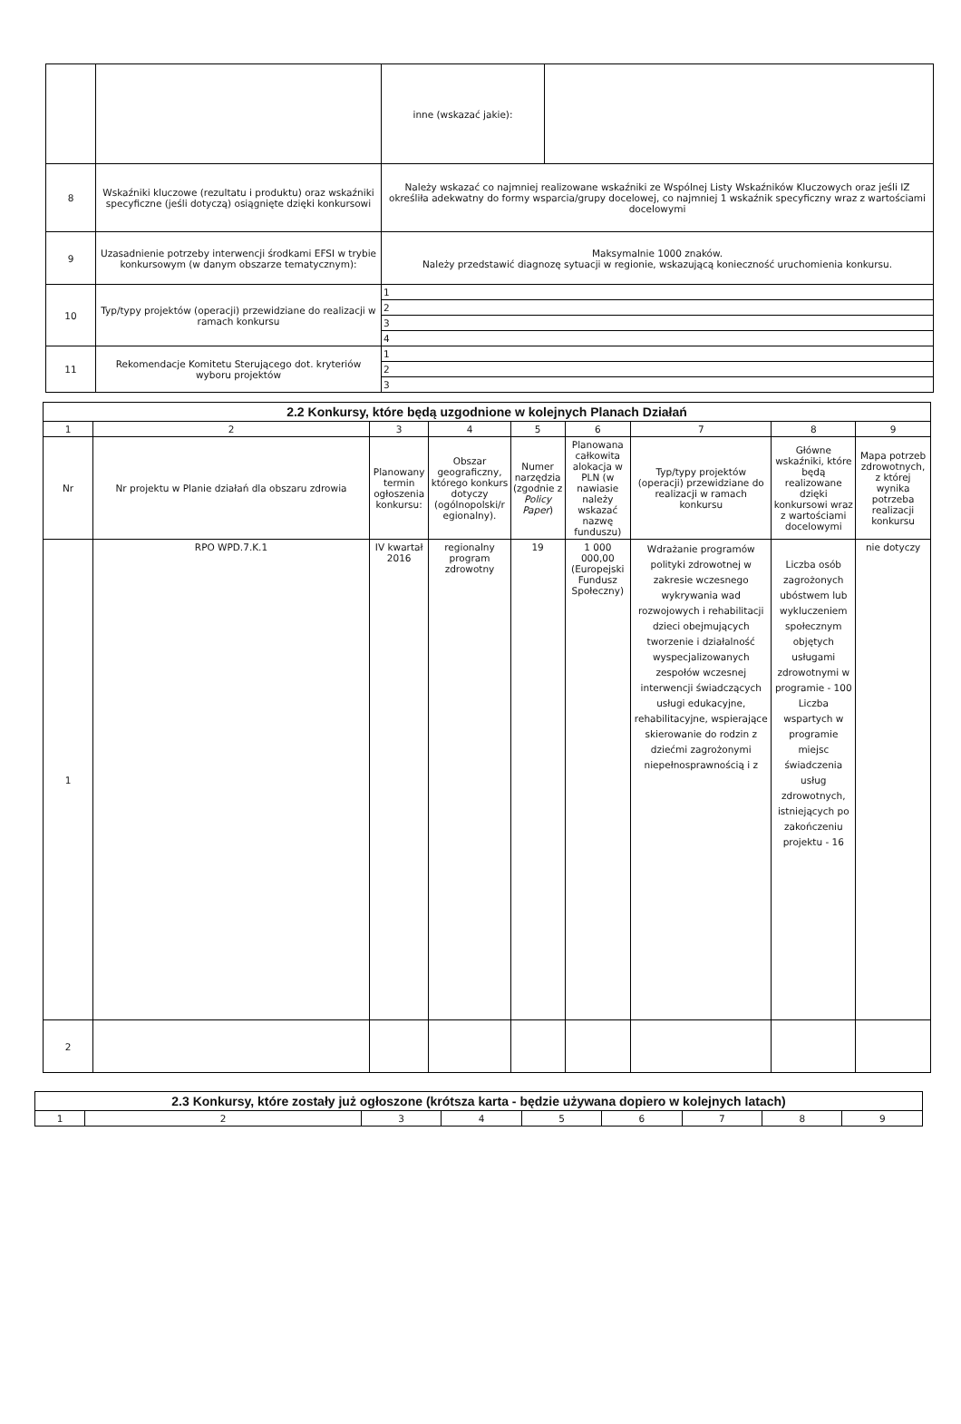| | | inne (wskazać jakie): | |
| 8 | Wskaźniki kluczowe (rezultatu i produktu) oraz wskaźniki specyficzne (jeśli dotyczą) osiągnięte dzięki konkursowi | Należy wskazać co najmniej realizowane wskaźniki ze Wspólnej Listy Wskaźników Kluczowych oraz jeśli IZ określiła adekwatny do formy wsparcia/grupy docelowej, co najmniej 1 wskaźnik specyficzny wraz z wartościami docelowymi | |
| 9 | Uzasadnienie potrzeby interwencji środkami EFSI w trybie konkursowym (w danym obszarze tematycznym): | Maksymalnie 1000 znaków. Należy przedstawić diagnozę sytuacji w regionie, wskazującą konieczność uruchomienia konkursu. | |
| 10 | Typ/typy projektów (operacji) przewidziane do realizacji w ramach konkursu | 1 | |
| | | 2 | |
| | | 3 | |
| | | 4 | |
| 11 | Rekomendacje Komitetu Sterującego dot. kryteriów wyboru projektów | 1 | |
| | | 2 | |
| | | 3 | |
| 2.2 Konkursy, które będą uzgodnione w kolejnych Planach Działań | | | | | | | | |
| --- | --- | --- | --- | --- | --- | --- | --- | --- |
| 1 | 2 | 3 | 4 | 5 | 6 | 7 | 8 | 9 |
| Nr | Nr projektu w Planie działań dla obszaru zdrowia | Planowany termin ogłoszenia konkursu: | Obszar geograficzny, którego konkurs dotyczy (ogólnopolski/r egionalny). | Numer narzędzia (zgodnie z Policy Paper ) | Planowana całkowita alokacja w PLN (w nawiasie należy wskazać nazwę funduszu) | Typ/typy projektów (operacji) przewidziane do realizacji w ramach konkursu | Główne wskaźniki, które będą realizowane dzięki konkursowi wraz z wartościami docelowymi | Mapa potrzeb zdrowotnych, z której wynika potrzeba realizacji konkursu |
| 1 | RPO WPD.7.K.1 | IV kwartał 2016 | regionalny program zdrowotny | 19 | 1 000 000,00 (Europejski Fundusz Społeczny) | Wdrażanie programów polityki zdrowotnej w zakresie wczesnego wykrywania wad rozwojowych i rehabilitacji dzieci obejmujących tworzenie i działalność wyspecjalizowanych zespołów wczesnej interwencji świadczących usługi edukacyjne, rehabilitacyjne, wspierające skierowanie do rodzin z dziećmi zagrożonymi niepełnosprawnością i z | Liczba osób zagrożonych ubóstwem lub wykluczeniem społecznym objętych usługami zdrowotnymi w programie - 100 Liczba wspartych w programie miejsc świadczenia usług zdrowotnych, istniejących po zakończeniu projektu - 16 | nie dotyczy |
| 2 | | | | | | | | |
| 2.3 Konkursy, które zostały już ogłoszone (krótsza karta - będzie używana dopiero w kolejnych latach) | | | | | | | | |
| --- | --- | --- | --- | --- | --- | --- | --- | --- |
| 1 | 2 | 3 | 4 | 5 | 6 | 7 | 8 | 9 |